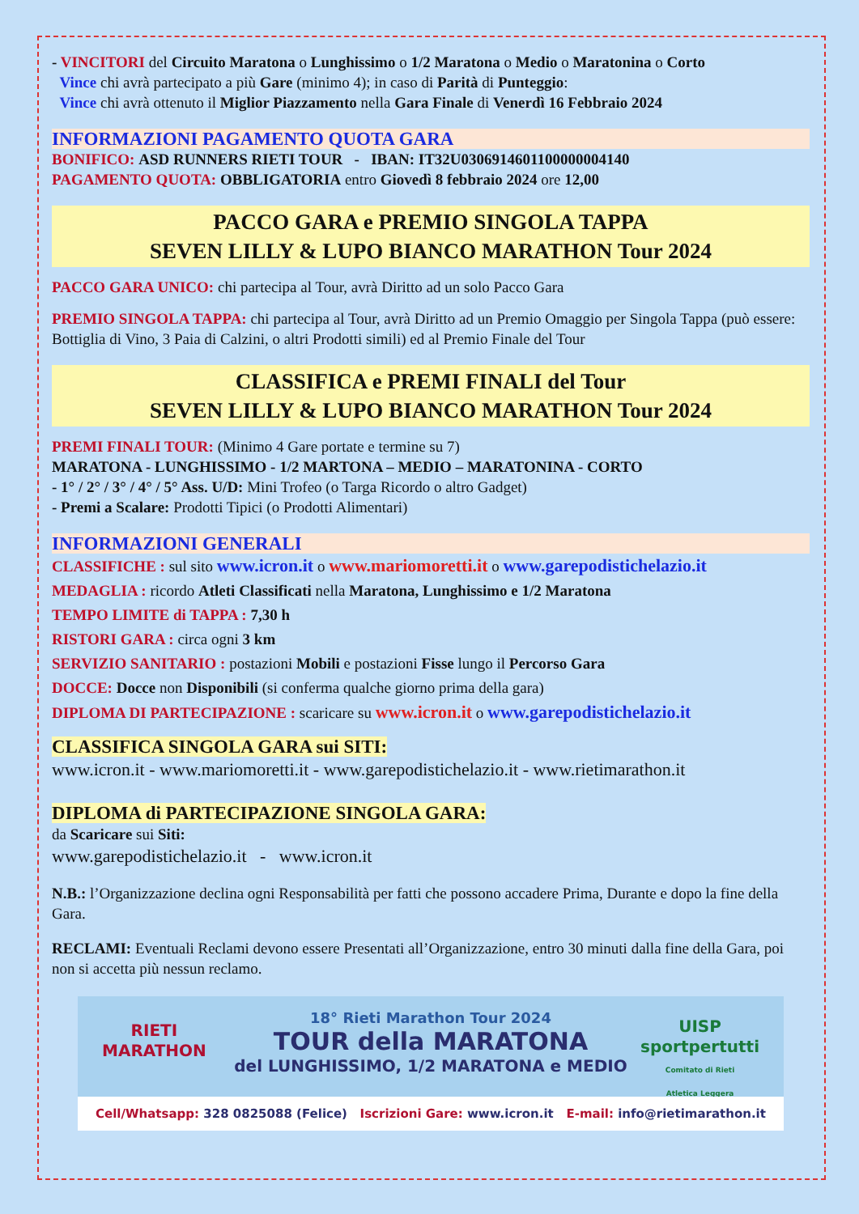- VINCITORI del Circuito Maratona o Lunghissimo o 1/2 Maratona o Medio o Maratonina o Corto
Vince chi avrà partecipato a più Gare (minimo 4); in caso di Parità di Punteggio:
Vince chi avrà ottenuto il Miglior Piazzamento nella Gara Finale di Venerdì 16 Febbraio 2024
INFORMAZIONI PAGAMENTO QUOTA GARA
BONIFICO: ASD RUNNERS RIETI TOUR - IBAN: IT32U0306914601100000004140
PAGAMENTO QUOTA: OBBLIGATORIA entro Giovedì 8 febbraio 2024 ore 12,00
PACCO GARA e PREMIO SINGOLA TAPPA
SEVEN LILLY & LUPO BIANCO MARATHON Tour 2024
PACCO GARA UNICO: chi partecipa al Tour, avrà Diritto ad un solo Pacco Gara
PREMIO SINGOLA TAPPA: chi partecipa al Tour, avrà Diritto ad un Premio Omaggio per Singola Tappa (può essere: Bottiglia di Vino, 3 Paia di Calzini, o altri Prodotti simili) ed al Premio Finale del Tour
CLASSIFICA e PREMI FINALI del Tour
SEVEN LILLY & LUPO BIANCO MARATHON Tour 2024
PREMI FINALI TOUR: (Minimo 4 Gare portate e termine su 7)
MARATONA - LUNGHISSIMO - 1/2 MARTONA – MEDIO – MARATONINA - CORTO
- 1° / 2° / 3° / 4° / 5° Ass. U/D: Mini Trofeo (o Targa Ricordo o altro Gadget)
- Premi a Scalare: Prodotti Tipici (o Prodotti Alimentari)
INFORMAZIONI GENERALI
CLASSIFICHE : sul sito www.icron.it o www.mariomoretti.it o www.garepodistichelazio.it
MEDAGLIA : ricordo Atleti Classificati nella Maratona, Lunghissimo e 1/2 Maratona
TEMPO LIMITE di TAPPA : 7,30 h
RISTORI GARA : circa ogni 3 km
SERVIZIO SANITARIO : postazioni Mobili e postazioni Fisse lungo il Percorso Gara
DOCCE: Docce non Disponibili (si conferma qualche giorno prima della gara)
DIPLOMA DI PARTECIPAZIONE : scaricare su www.icron.it o www.garepodistichelazio.it
CLASSIFICA SINGOLA GARA sui SITI:
www.icron.it - www.mariomoretti.it - www.garepodistichelazio.it - www.rietimarathon.it
DIPLOMA di PARTECIPAZIONE SINGOLA GARA:
da Scaricare sui Siti:
www.garepodistichelazio.it - www.icron.it
N.B.: l’Organizzazione declina ogni Responsabilità per fatti che possono accadere Prima, Durante e dopo la fine della Gara.
RECLAMI: Eventuali Reclami devono essere Presentati all’Organizzazione, entro 30 minuti dalla fine della Gara, poi non si accetta più nessun reclamo.
RIETI
MARATHON
UISP
sportpertutti
Comitato di Rieti
Atletica Leggera
18° Rieti Marathon Tour 2024
TOUR della MARATONA
del LUNGHISSIMO, 1/2 MARATONA e MEDIO
Cell/Whatsapp: 328 0825088 (Felice) Iscrizioni Gare: www.icron.it E-mail: info@rietimarathon.it